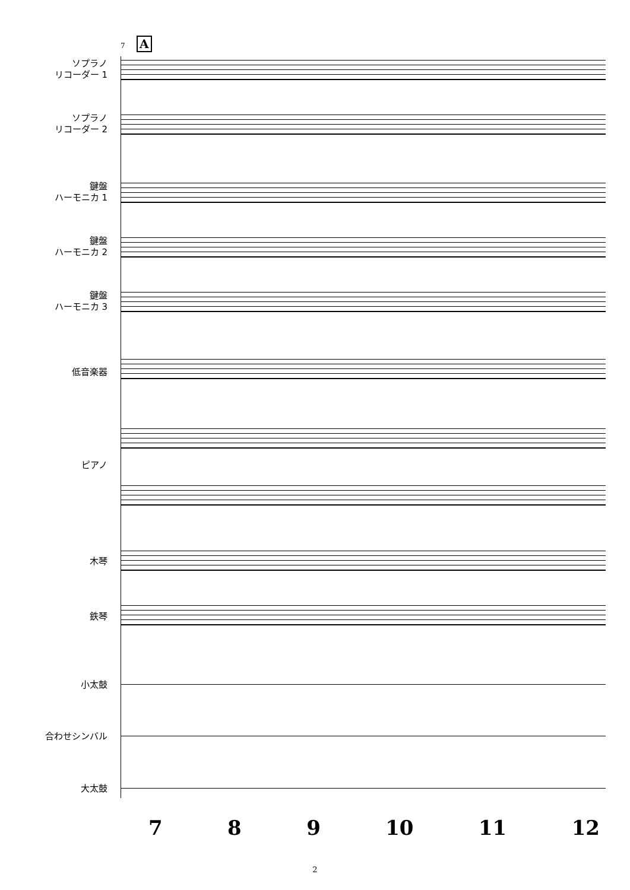A
7
ソプラノ
リコーダー 1
ソプラノ
リコーダー 2
鍵盤
ハーモニカ 1
鍵盤
ハーモニカ 2
鍵盤
ハーモニカ 3
低音楽器
ピアノ
木琴
鉄琴
小太鼓
合わせシンバル
大太鼓
7 8 9 10 11 12
2